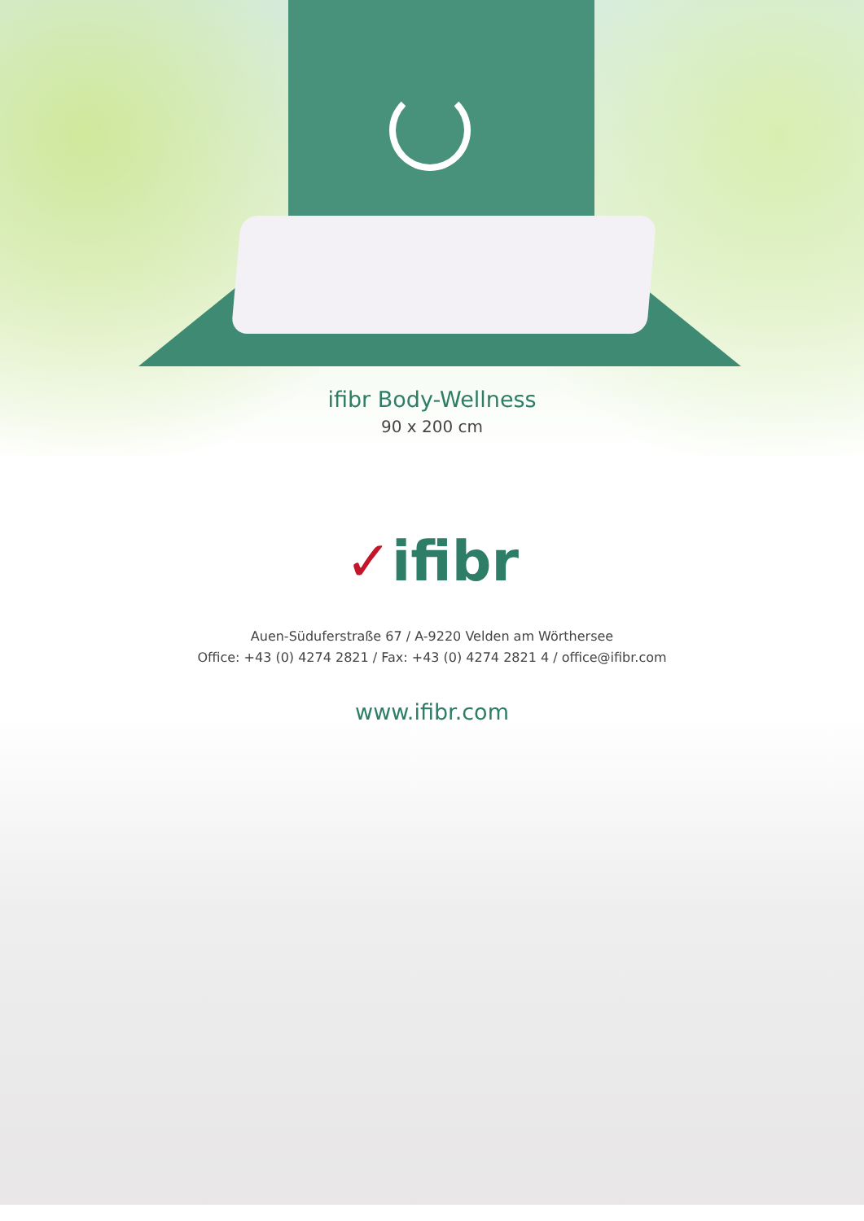ifibr Body-Wellness
90 x 200 cm
✓ifibr
Auen-Süduferstraße 67 / A-9220 Velden am Wörthersee
Office: +43 (0) 4274 2821 / Fax: +43 (0) 4274 2821 4 / office@ifibr.com
www.ifibr.com